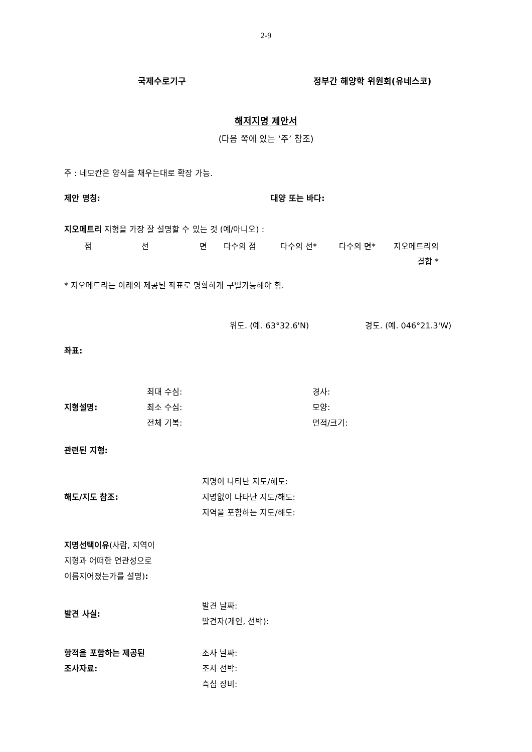2-9
국제수로기구 정부간 해양학 위원회(유네스코)
해저지명 제안서
(다음 쪽에 있는 ‘주’ 참조)
주 : 네모칸은 양식을 채우는대로 확장 가능.
제안 명칭: 대양 또는 바다:
지오메트리 지형을 가장 잘 설명할 수 있는 것 (예/아니오) :
점 선 면 다수의 점 다수의 선* 다수의 면* 지오메트리의
결합 *
* 지오메트리는 아래의 제공된 좌표로 명확하게 구별가능해야 함.
위도. (예. 63°32.6'N) 경도. (예. 046°21.3'W)
좌표:
지형설명:
최대 수심:
최소 수심:
전체 기복:
경사:
모양:
면적/크기:
관련된 지형:
해도/지도 참조:
지명이 나타난 지도/해도:
지명없이 나타난 지도/해도:
지역을 포함하는 지도/해도:
지명선택이유(사람, 지역이
지형과 어떠한 연관성으로
이름지어졌는가를 설명):
발견 사실:
발견 날짜:
발견자(개인, 선박):
항적을 포함하는 제공된
조사자료:
조사 날짜:
조사 선박:
측심 장비: